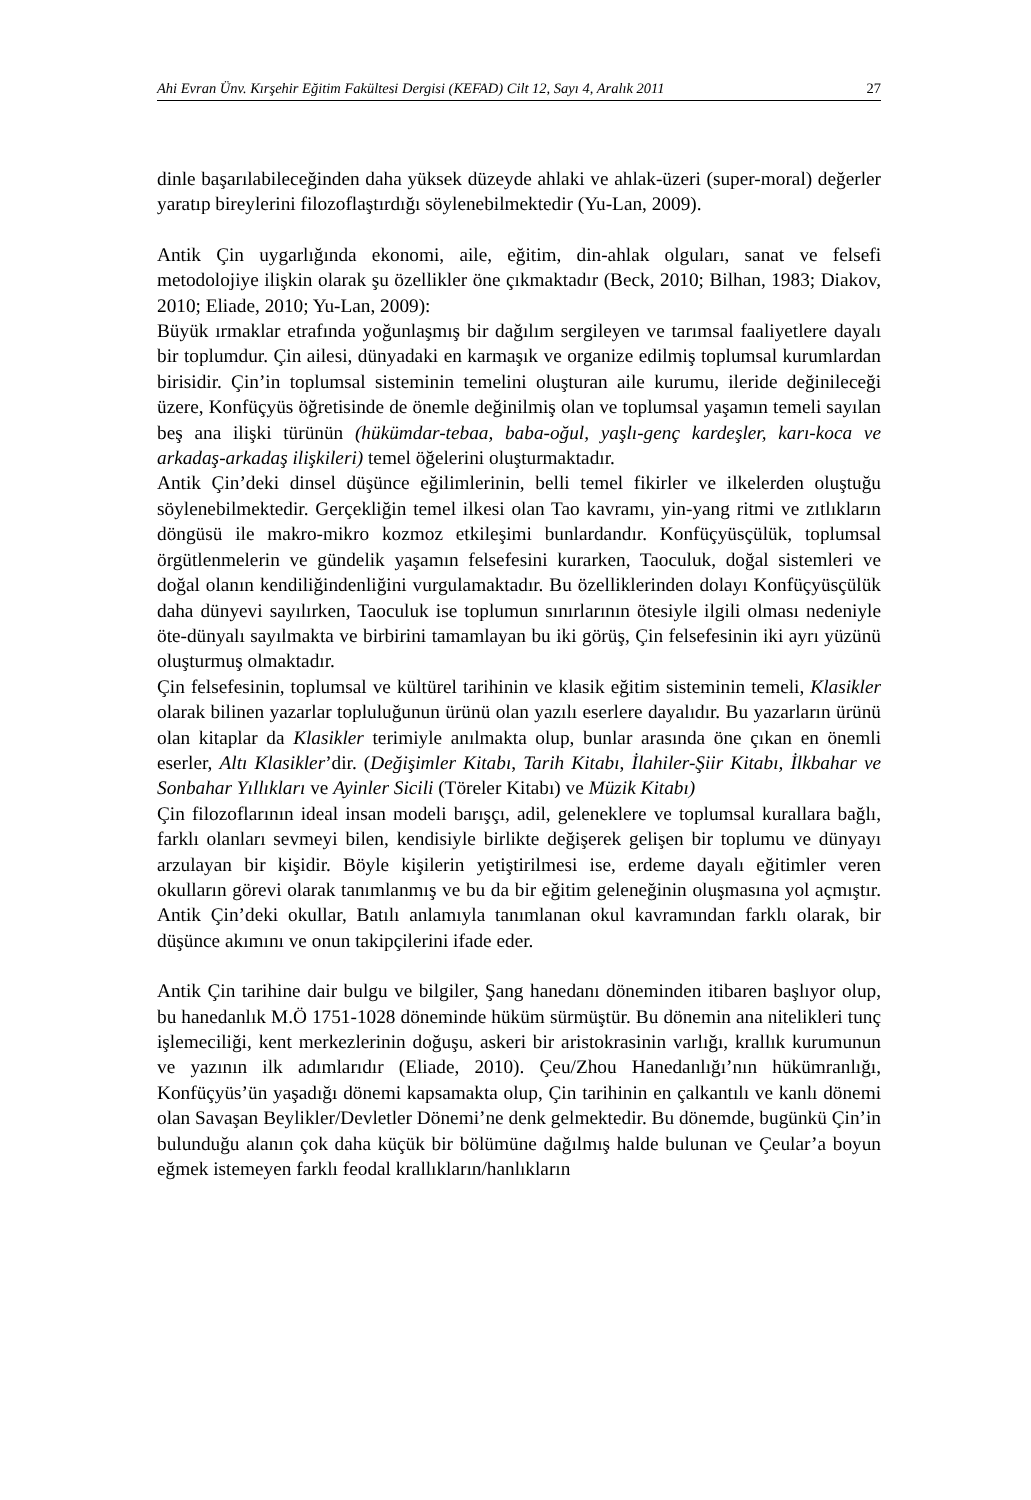Ahi Evran Ünv. Kırşehir Eğitim Fakültesi Dergisi (KEFAD) Cilt 12, Sayı 4, Aralık 2011 27
dinle başarılabileceğinden daha yüksek düzeyde ahlaki ve ahlak-üzeri (super-moral) değerler yaratıp bireylerini filozoflaştırdığı söylenebilmektedir (Yu-Lan, 2009).
Antik Çin uygarlığında ekonomi, aile, eğitim, din-ahlak olguları, sanat ve felsefi metodolojiye ilişkin olarak şu özellikler öne çıkmaktadır (Beck, 2010; Bilhan, 1983; Diakov, 2010; Eliade, 2010; Yu-Lan, 2009):
Büyük ırmaklar etrafında yoğunlaşmış bir dağılım sergileyen ve tarımsal faaliyetlere dayalı bir toplumdur. Çin ailesi, dünyadaki en karmaşık ve organize edilmiş toplumsal kurumlardan birisidir. Çin’in toplumsal sisteminin temelini oluşturan aile kurumu, ileride değinileceği üzere, Konfüçyüs öğretisinde de önemle değinilmiş olan ve toplumsal yaşamın temeli sayılan beş ana ilişki türünün (hükümdar-tebaa, baba-oğul, yaşlı-genç kardeşler, karı-koca ve arkadaş-arkadaş ilişkileri) temel öğelerini oluşturmaktadır.
Antik Çin’deki dinsel düşünce eğilimlerinin, belli temel fikirler ve ilkelerden oluştuğu söylenebilmektedir. Gerçekliğin temel ilkesi olan Tao kavramı, yin-yang ritmi ve zıtlıkların döngüsü ile makro-mikro kozmoz etkileşimi bunlardandır. Konfüçyüsçülük, toplumsal örgütlenmelerin ve gündelik yaşamın felsefesini kurarken, Taoculuk, doğal sistemleri ve doğal olanın kendiliğindenliğini vurgulamaktadır. Bu özelliklerinden dolayı Konfüçyüsçülük daha dünyevi sayılırken, Taoculuk ise toplumun sınırlarının ötesiyle ilgili olması nedeniyle öte-dünyalı sayılmakta ve birbirini tamamlayan bu iki görüş, Çin felsefesinin iki ayrı yüzünü oluşturmuş olmaktadır.
Çin felsefesinin, toplumsal ve kültürel tarihinin ve klasik eğitim sisteminin temeli, Klasikler olarak bilinen yazarlar topluluğunun ürünü olan yazılı eserlere dayalıdır. Bu yazarların ürünü olan kitaplar da Klasikler terimiyle anılmakta olup, bunlar arasında öne çıkan en önemli eserler, Altı Klasikler’dir. (Değişimler Kitabı, Tarih Kitabı, İlahiler-Şiir Kitabı, İlkbahar ve Sonbahar Yıllıkları ve Ayinler Sicili (Töreler Kitabı) ve Müzik Kitabı)
Çin filozoflarının ideal insan modeli barışçı, adil, geleneklere ve toplumsal kurallara bağlı, farklı olanları sevmeyi bilen, kendisiyle birlikte değişerek gelişen bir toplumu ve dünyayı arzulayan bir kişidir. Böyle kişilerin yetiştirilmesi ise, erdeme dayalı eğitimler veren okulların görevi olarak tanımlanmış ve bu da bir eğitim geleneğinin oluşmasına yol açmıştır. Antik Çin’deki okullar, Batılı anlamıyla tanımlanan okul kavramından farklı olarak, bir düşünce akımını ve onun takipçilerini ifade eder.
Antik Çin tarihine dair bulgu ve bilgiler, Şang hanedanı döneminden itibaren başlıyor olup, bu hanedanlık M.Ö 1751-1028 döneminde hüküm sürmüştür. Bu dönemin ana nitelikleri tunç işlemeciliği, kent merkezlerinin doğuşu, askeri bir aristokrasinin varlığı, krallık kurumunun ve yazının ilk adımlarıdır (Eliade, 2010). Çeu/Zhou Hanedanlığı’nın hükümranlığı, Konfüçyüs’ün yaşadığı dönemi kapsamakta olup, Çin tarihinin en çalkantılı ve kanlı dönemi olan Savaşan Beylikler/Devletler Dönemi’ne denk gelmektedir. Bu dönemde, bugünkü Çin’in bulunduğu alanın çok daha küçük bir bölümüne dağılmış halde bulunan ve Çeular’a boyun eğmek istemeyen farklı feodal krallıkların/hanlıkların